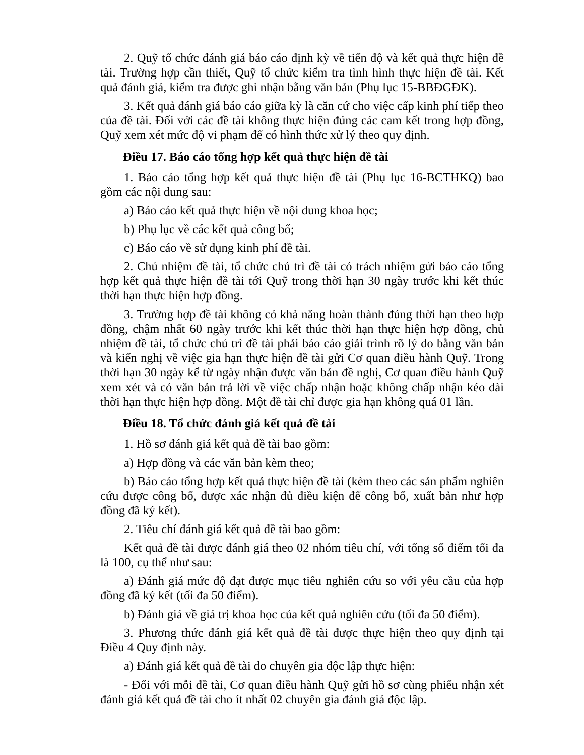2. Quỹ tổ chức đánh giá báo cáo định kỳ về tiến độ và kết quả thực hiện đề tài. Trường hợp cần thiết, Quỹ tổ chức kiểm tra tình hình thực hiện đề tài. Kết quả đánh giá, kiểm tra được ghi nhận bằng văn bản (Phụ lục 15-BBĐGĐK).
3. Kết quả đánh giá báo cáo giữa kỳ là căn cứ cho việc cấp kinh phí tiếp theo của đề tài. Đối với các đề tài không thực hiện đúng các cam kết trong hợp đồng, Quỹ xem xét mức độ vi phạm để có hình thức xử lý theo quy định.
Điều 17. Báo cáo tổng hợp kết quả thực hiện đề tài
1. Báo cáo tổng hợp kết quả thực hiện đề tài (Phụ lục 16-BCTHKQ) bao gồm các nội dung sau:
a) Báo cáo kết quả thực hiện về nội dung khoa học;
b) Phụ lục về các kết quả công bố;
c) Báo cáo về sử dụng kinh phí đề tài.
2. Chủ nhiệm đề tài, tổ chức chủ trì đề tài có trách nhiệm gửi báo cáo tổng hợp kết quả thực hiện đề tài tới Quỹ trong thời hạn 30 ngày trước khi kết thúc thời hạn thực hiện hợp đồng.
3. Trường hợp đề tài không có khả năng hoàn thành đúng thời hạn theo hợp đồng, chậm nhất 60 ngày trước khi kết thúc thời hạn thực hiện hợp đồng, chủ nhiệm đề tài, tổ chức chủ trì đề tài phải báo cáo giải trình rõ lý do bằng văn bản và kiến nghị về việc gia hạn thực hiện đề tài gửi Cơ quan điều hành Quỹ. Trong thời hạn 30 ngày kể từ ngày nhận được văn bản đề nghị, Cơ quan điều hành Quỹ xem xét và có văn bản trả lời về việc chấp nhận hoặc không chấp nhận kéo dài thời hạn thực hiện hợp đồng. Một đề tài chỉ được gia hạn không quá 01 lần.
Điều 18. Tổ chức đánh giá kết quả đề tài
1. Hồ sơ đánh giá kết quả đề tài bao gồm:
a) Hợp đồng và các văn bản kèm theo;
b) Báo cáo tổng hợp kết quả thực hiện đề tài (kèm theo các sản phẩm nghiên cứu được công bố, được xác nhận đủ điều kiện để công bố, xuất bản như hợp đồng đã ký kết).
2. Tiêu chí đánh giá kết quả đề tài bao gồm:
Kết quả đề tài được đánh giá theo 02 nhóm tiêu chí, với tổng số điểm tối đa là 100, cụ thể như sau:
a) Đánh giá mức độ đạt được mục tiêu nghiên cứu so với yêu cầu của hợp đồng đã ký kết (tối đa 50 điểm).
b) Đánh giá về giá trị khoa học của kết quả nghiên cứu (tối đa 50 điểm).
3. Phương thức đánh giá kết quả đề tài được thực hiện theo quy định tại Điều 4 Quy định này.
a) Đánh giá kết quả đề tài do chuyên gia độc lập thực hiện:
- Đối với mỗi đề tài, Cơ quan điều hành Quỹ gửi hồ sơ cùng phiếu nhận xét đánh giá kết quả đề tài cho ít nhất 02 chuyên gia đánh giá độc lập.